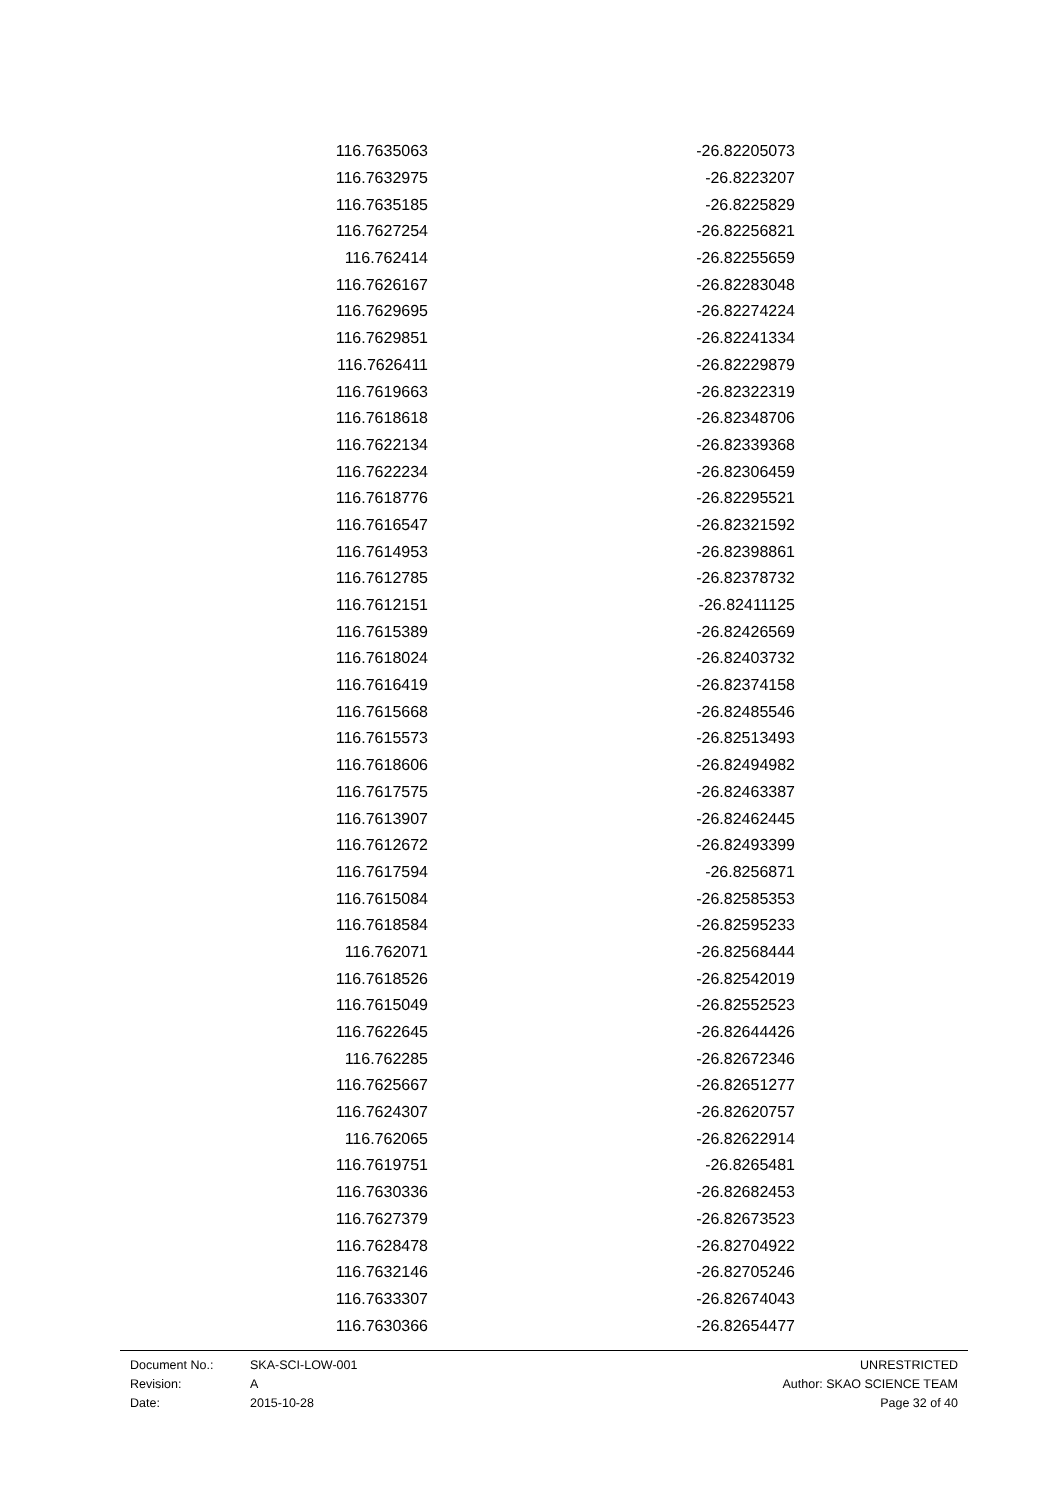| 116.7635063 | -26.82205073 |
| 116.7632975 | -26.8223207 |
| 116.7635185 | -26.8225829 |
| 116.7627254 | -26.82256821 |
| 116.762414 | -26.82255659 |
| 116.7626167 | -26.82283048 |
| 116.7629695 | -26.82274224 |
| 116.7629851 | -26.82241334 |
| 116.7626411 | -26.82229879 |
| 116.7619663 | -26.82322319 |
| 116.7618618 | -26.82348706 |
| 116.7622134 | -26.82339368 |
| 116.7622234 | -26.82306459 |
| 116.7618776 | -26.82295521 |
| 116.7616547 | -26.82321592 |
| 116.7614953 | -26.82398861 |
| 116.7612785 | -26.82378732 |
| 116.7612151 | -26.82411125 |
| 116.7615389 | -26.82426569 |
| 116.7618024 | -26.82403732 |
| 116.7616419 | -26.82374158 |
| 116.7615668 | -26.82485546 |
| 116.7615573 | -26.82513493 |
| 116.7618606 | -26.82494982 |
| 116.7617575 | -26.82463387 |
| 116.7613907 | -26.82462445 |
| 116.7612672 | -26.82493399 |
| 116.7617594 | -26.8256871 |
| 116.7615084 | -26.82585353 |
| 116.7618584 | -26.82595233 |
| 116.762071 | -26.82568444 |
| 116.7618526 | -26.82542019 |
| 116.7615049 | -26.82552523 |
| 116.7622645 | -26.82644426 |
| 116.762285 | -26.82672346 |
| 116.7625667 | -26.82651277 |
| 116.7624307 | -26.82620757 |
| 116.762065 | -26.82622914 |
| 116.7619751 | -26.8265481 |
| 116.7630336 | -26.82682453 |
| 116.7627379 | -26.82673523 |
| 116.7628478 | -26.82704922 |
| 116.7632146 | -26.82705246 |
| 116.7633307 | -26.82674043 |
| 116.7630366 | -26.82654477 |
| Document No.: | SKA-SCI-LOW-001 | UNRESTRICTED |
| Revision: | A | Author: SKAO SCIENCE TEAM |
| Date: | 2015-10-28 | Page 32 of 40 |